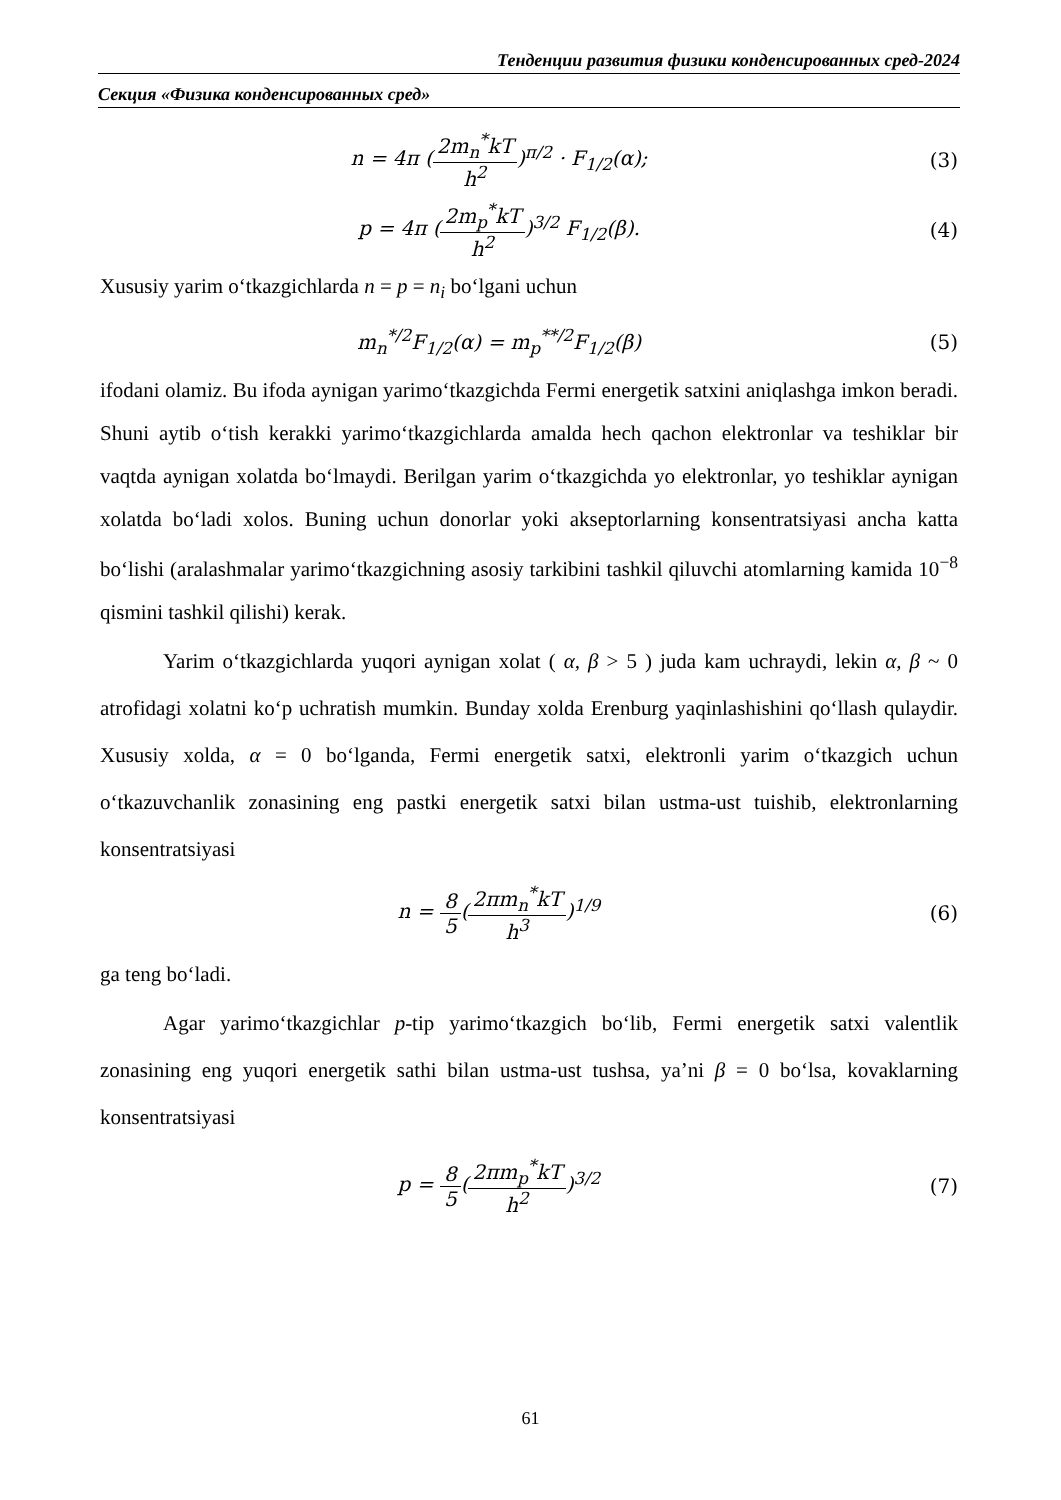Тенденции развития физики конденсированных сред-2024
Секция «Физика конденсированных сред»
n = 4π (2m<sub>n</sub><sup>*</sup>kT h<sup>2</sup>)<sup>π/2</sup> · F<sub>1/2</sub>(α);
(3)
p = 4π (2m<sub>p</sub><sup>*</sup>kT h<sup>2</sup>)<sup>3/2</sup> F<sub>1/2</sub>(β). (4)
Xususiy yarim o‘tkazgichlarda n = p = n<sub>i</sub> bo‘lgani uchun
m<sub>n</sub><sup>*/2</sup>F<sub>1/2</sub>(α) = m<sub>p</sub><sup>**/2</sup>F<sub>1/2</sub>(β) (5)
ifodani olamiz. Bu ifoda aynigan yarimo‘tkazgichda Fermi energetik satxini aniqlashga imkon beradi. Shuni aytib o‘tish kerakki yarimo‘tkazgichlarda amalda hech qachon elektronlar va teshiklar bir vaqtda aynigan xolatda bo‘lmaydi. Berilgan yarim o‘tkazgichda yo elektronlar, yo teshiklar aynigan xolatda bo‘ladi xolos. Buning uchun donorlar yoki akseptorlarning konsentratsiyasi ancha katta bo‘lishi (aralashmalar yarimo‘tkazgichning asosiy tarkibini tashkil qiluvchi atomlarning kamida 10<sup>−8</sup> qismini tashkil qilishi) kerak.
Yarim o‘tkazgichlarda yuqori aynigan xolat ( α, β > 5 ) juda kam uchraydi, lekin α, β ~ 0 atrofidagi xolatni ko‘p uchratish mumkin. Bunday xolda Erenburg yaqinlashishini qo‘llash qulaydir. Xususiy xolda, α = 0 bo‘lganda, Fermi energetik satxi, elektronli yarim o‘tkazgich uchun o‘tkazuvchanlik zonasining eng pastki energetik satxi bilan ustma-ust tuishib, elektronlarning konsentratsiyasi
n = 8 5(2πm<sub>n</sub><sup>*</sup>kT h<sup>3</sup>)<sup>1/9</sup> (6)
ga teng bo‘ladi.
Agar yarimo‘tkazgichlar p-tip yarimo‘tkazgich bo‘lib, Fermi energetik satxi valentlik zonasining eng yuqori energetik sathi bilan ustma-ust tushsa, ya’ni β = 0 bo‘lsa, kovaklarning konsentratsiyasi
p = 8 5(2πm<sub>p</sub><sup>*</sup>kT h<sup>2</sup>)<sup>3/2</sup> (7)
61